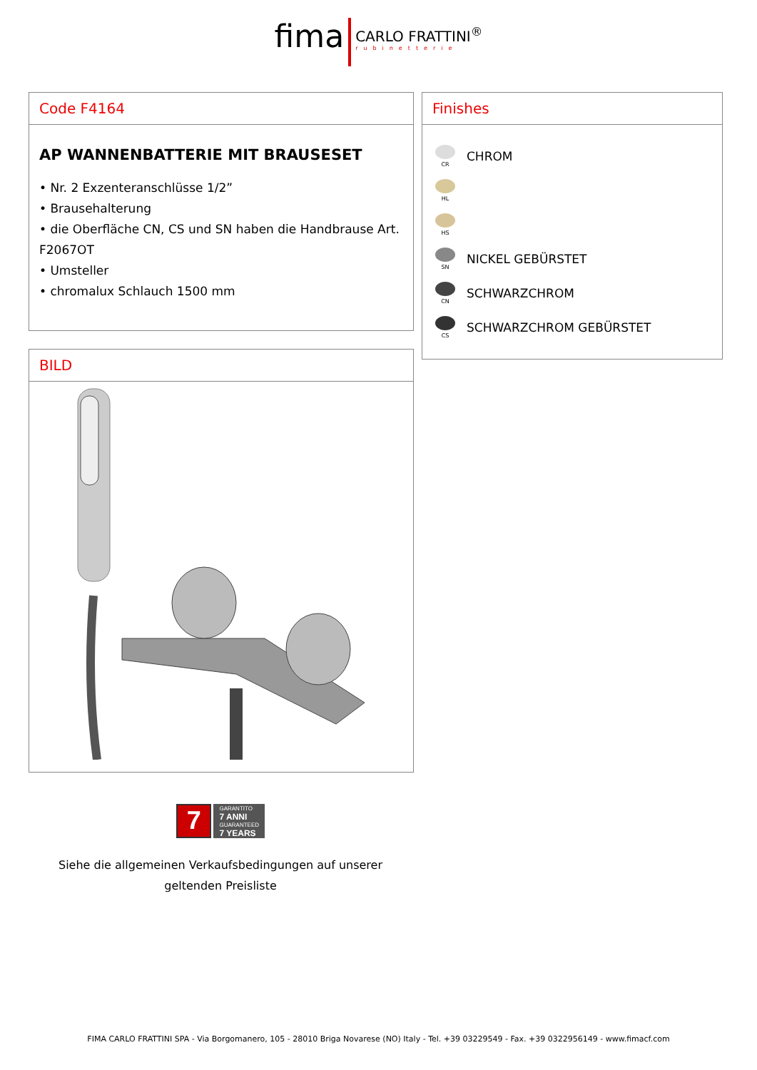fima CARLO FRATTINI<sup>®</sup> rubinetterie
Code F4164
AP WANNENBATTERIE MIT BRAUSESET
• Nr. 2 Exzenteranschlüsse 1/2”
• Brausehalterung
• die Oberfläche CN, CS und SN haben die Handbrause Art. F2067OT
• Umsteller
• chromalux Schlauch 1500 mm
Finishes
CR
CHROM
HL
HS
SN
NICKEL GEBÜRSTET
CN
SCHWARZCHROM
CS
SCHWARZCHROM GEBÜRSTET
BILD
7
GARANTITO
7 ANNI
GUARANTEED
7 YEARS
Siehe die allgemeinen Verkaufsbedingungen auf unserer geltenden Preisliste
FIMA CARLO FRATTINI SPA - Via Borgomanero, 105 - 28010 Briga Novarese (NO) Italy - Tel. +39 03229549 - Fax. +39 0322956149 - www.fimacf.com